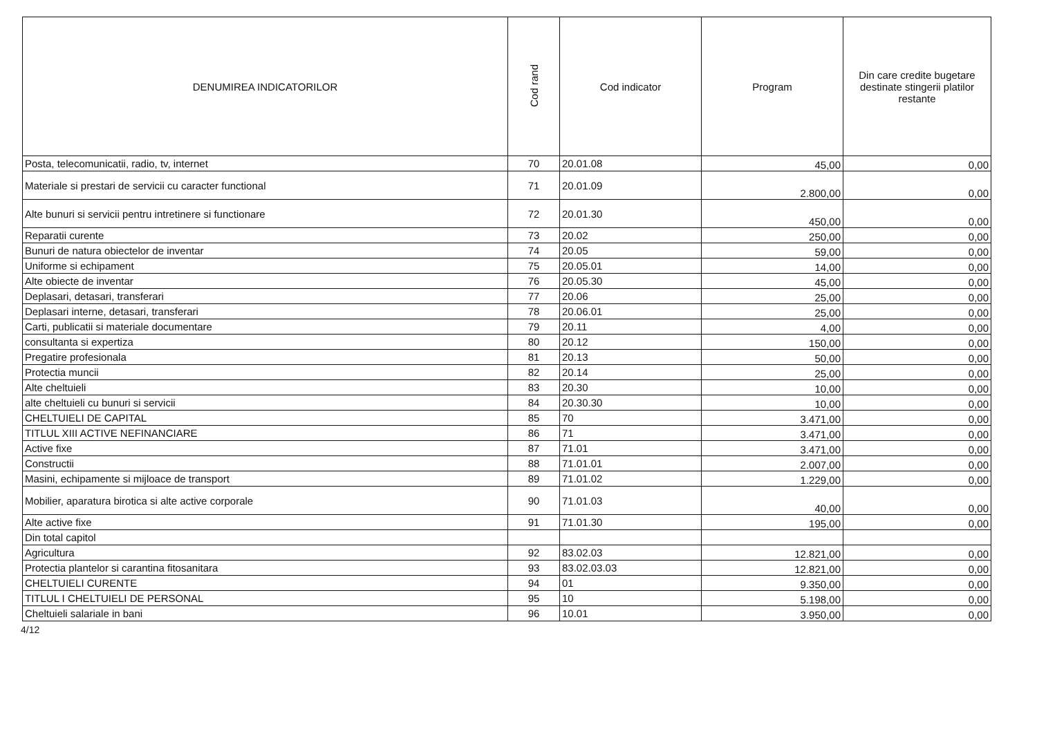| DENUMIREA INDICATORILOR | Cod rand | Cod indicator | Program | Din care credite bugetare destinate stingerii platilor restante |
| --- | --- | --- | --- | --- |
| Posta, telecomunicatii, radio, tv, internet | 70 | 20.01.08 | 45,00 | 0,00 |
| Materiale si prestari de servicii cu caracter functional | 71 | 20.01.09 | 2.800,00 | 0,00 |
| Alte bunuri si servicii pentru intretinere si functionare | 72 | 20.01.30 | 450,00 | 0,00 |
| Reparatii curente | 73 | 20.02 | 250,00 | 0,00 |
| Bunuri de natura obiectelor de inventar | 74 | 20.05 | 59,00 | 0,00 |
| Uniforme si echipament | 75 | 20.05.01 | 14,00 | 0,00 |
| Alte obiecte de inventar | 76 | 20.05.30 | 45,00 | 0,00 |
| Deplasari, detasari, transferari | 77 | 20.06 | 25,00 | 0,00 |
| Deplasari interne, detasari, transferari | 78 | 20.06.01 | 25,00 | 0,00 |
| Carti, publicatii si materiale documentare | 79 | 20.11 | 4,00 | 0,00 |
| consultanta si expertiza | 80 | 20.12 | 150,00 | 0,00 |
| Pregatire profesionala | 81 | 20.13 | 50,00 | 0,00 |
| Protectia muncii | 82 | 20.14 | 25,00 | 0,00 |
| Alte cheltuieli | 83 | 20.30 | 10,00 | 0,00 |
| alte cheltuieli cu bunuri si servicii | 84 | 20.30.30 | 10,00 | 0,00 |
| CHELTUIELI DE CAPITAL | 85 | 70 | 3.471,00 | 0,00 |
| TITLUL XIII ACTIVE NEFINANCIARE | 86 | 71 | 3.471,00 | 0,00 |
| Active fixe | 87 | 71.01 | 3.471,00 | 0,00 |
| Constructii | 88 | 71.01.01 | 2.007,00 | 0,00 |
| Masini, echipamente si mijloace de transport | 89 | 71.01.02 | 1.229,00 | 0,00 |
| Mobilier, aparatura birotica si alte active corporale | 90 | 71.01.03 | 40,00 | 0,00 |
| Alte active fixe | 91 | 71.01.30 | 195,00 | 0,00 |
| Din total capitol | | | | |
| Agricultura | 92 | 83.02.03 | 12.821,00 | 0,00 |
| Protectia plantelor si carantina fitosanitara | 93 | 83.02.03.03 | 12.821,00 | 0,00 |
| CHELTUIELI CURENTE | 94 | 01 | 9.350,00 | 0,00 |
| TITLUL I CHELTUIELI DE PERSONAL | 95 | 10 | 5.198,00 | 0,00 |
| Cheltuieli salariale in bani | 96 | 10.01 | 3.950,00 | 0,00 |
4/12